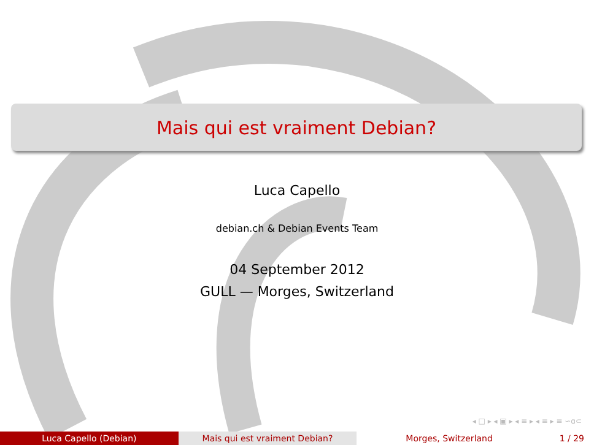Mais qui est vraiment Debian?
Luca Capello
debian.ch & Debian Events Team
04 September 2012
GULL — Morges, Switzerland
◂ □ ▸ ◂ ▣ ▸ ◂ ≡ ▸ ◂ ≡ ▸ ≡ ∽ɑ⊂
Luca Capello (Debian) Mais qui est vraiment Debian? Morges, Switzerland 1 / 29